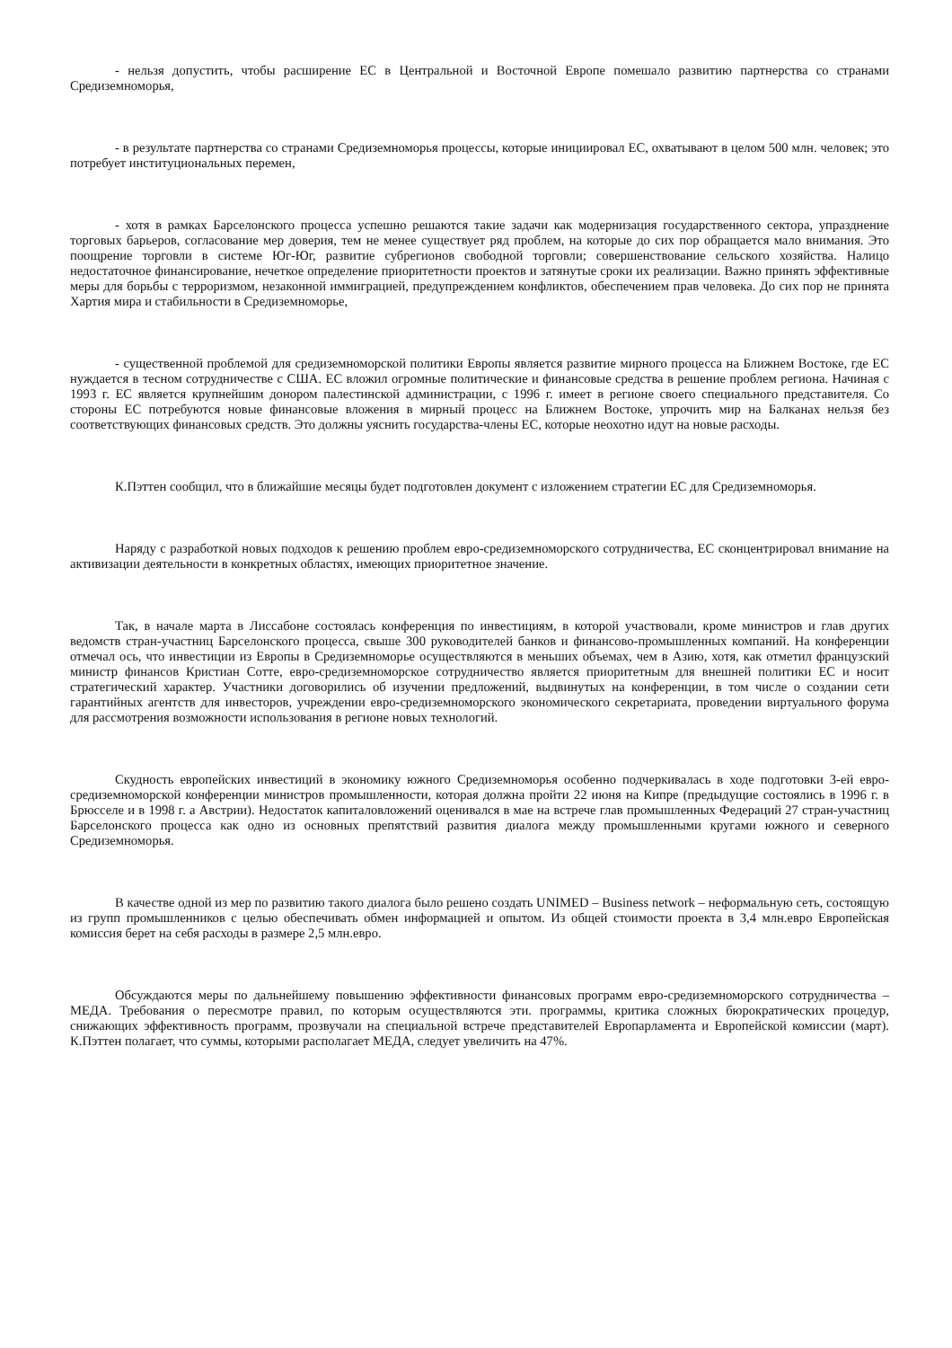- нельзя допустить, чтобы расширение ЕС в Центральной и Восточной Европе помешало развитию партнерства со странами Средиземноморья,
- в результате партнерства со странами Средиземноморья процессы, которые инициировал ЕС, охватывают в целом 500 млн. человек; это потребует институциональных перемен,
- хотя в рамках Барселонского процесса успешно решаются такие задачи как модернизация государственного сектора, упразднение торговых барьеров, согласование мер доверия, тем не менее существует ряд проблем, на которые до сих пор обращается мало внимания. Это поощрение торговли в системе Юг-Юг, развитие субрегионов свободной торговли; совершенствование сельского хозяйства. Налицо недостаточное финансирование, нечеткое определение приоритетности проектов и затянутые сроки их реализации. Важно принять эффективные меры для борьбы с терроризмом, незаконной иммиграцией, предупреждением конфликтов, обеспечением прав человека. До сих пор не принята Хартия мира и стабильности в Средиземноморье,
- существенной проблемой для средиземноморской политики Европы является развитие мирного процесса на Ближнем Востоке, где ЕС нуждается в тесном сотрудничестве с США. ЕС вложил огромные политические и финансовые средства в решение проблем региона. Начиная с 1993 г. ЕС является крупнейшим донором палестинской администрации, с 1996 г. имеет в регионе своего специального представителя. Со стороны ЕС потребуются новые финансовые вложения в мирный процесс на Ближнем Востоке, упрочить мир на Балканах нельзя без соответствующих финансовых средств. Это должны уяснить государства-члены ЕС, которые неохотно идут на новые расходы.
К.Пэттен сообщил, что в ближайшие месяцы будет подготовлен документ с изложением стратегии ЕС для Средиземноморья.
Наряду с разработкой новых подходов к решению проблем евро-средиземноморского сотрудничества, ЕС сконцентрировал внимание на активизации деятельности в конкретных областях, имеющих приоритетное значение.
Так, в начале марта в Лиссабоне состоялась конференция по инвестициям, в которой участвовали, кроме министров и глав других ведомств стран-участниц Барселонского процесса, свыше 300 руководителей банков и финансово-промышленных компаний. На конференции отмечал ось, что инвестиции из Европы в Средиземноморье осуществляются в меньших объемах, чем в Азию, хотя, как отметил французский министр финансов Кристиан Сотте, евро-средиземноморское сотрудничество является приоритетным для внешней политики ЕС и носит стратегический характер. Участники договорились об изучении предложений, выдвинутых на конференции, в том числе о создании сети гарантийных агентств для инвесторов, учреждении евро-средиземноморского экономического секретариата, проведении виртуального форума для рассмотрения возможности использования в регионе новых технологий.
Скудность европейских инвестиций в экономику южного Средиземноморья особенно подчеркивалась в ходе подготовки 3-ей евро-средиземноморской конференции министров промышленности, которая должна пройти 22 июня на Кипре (предыдущие состоялись в 1996 г. в Брюсселе и в 1998 г. а Австрии). Недостаток капиталовложений оценивался в мае на встрече глав промышленных Федераций 27 стран-участниц Барселонского процесса как одно из основных препятствий развития диалога между промышленными кругами южного и северного Средиземноморья.
В качестве одной из мер по развитию такого диалога было решено создать UNIMED – Business network – неформальную сеть, состоящую из групп промышленников с целью обеспечивать обмен информацией и опытом. Из общей стоимости проекта в 3,4 млн.евро Европейская комиссия берет на себя расходы в размере 2,5 млн.евро.
Обсуждаются меры по дальнейшему повышению эффективности финансовых программ евро-средиземноморского сотрудничества – МЕДА. Требования о пересмотре правил, по которым осуществляются эти. программы, критика сложных бюрократических процедур, снижающих эффективность программ, прозвучали на специальной встрече представителей Европарламента и Европейской комиссии (март). К.Пэттен полагает, что суммы, которыми располагает МЕДА, следует увеличить на 47%.